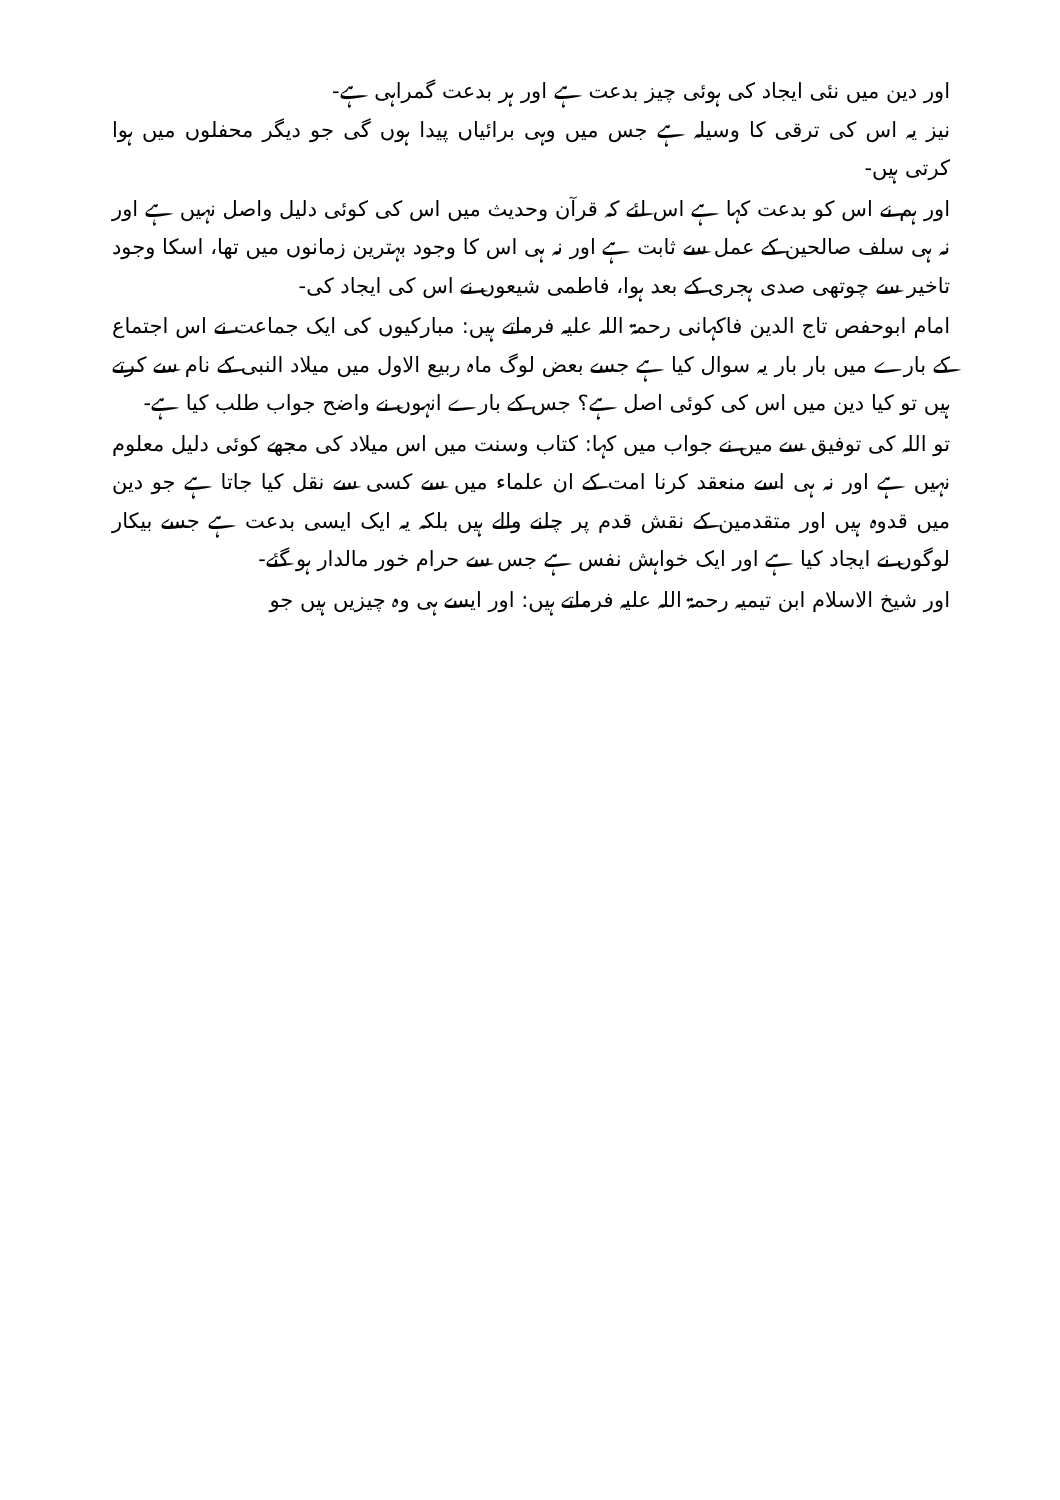اور دین میں نئی ایجاد کی ہوئی چیز بدعت ہے اور ہر بدعت گمراہی ہے-
نیز یہ اس کی ترقی کا وسیلہ ہے جس میں وہی برائیاں پیدا ہوں گی جو دیگر محفلوں میں ہوا کرتی ہیں-
اور ہم نے اس کو بدعت کہا ہے اس لئے کہ قرآن وحدیث میں اس کی کوئی دلیل واصل نہیں ہے اور نہ ہی سلف صالحین کے عمل سے ثابت ہے اور نہ ہی اس کا وجود بہترین زمانوں میں تھا، اسکا وجود تاخیر سے چوتھی صدی ہجری کے بعد ہوا، فاطمی شیعوں نے اس کی ایجاد کی-
امام ابوحفص تاج الدین فاکہانی رحمۃ اللہ علیہ فرماتے ہیں: مبارکیوں کی ایک جماعت نے اس اجتماع کے بارے میں بار بار یہ سوال کیا ہے جسے بعض لوگ ماہ ربیع الاول میں میلاد النبی کے نام سے کرتے ہیں تو کیا دین میں اس کی کوئی اصل ہے؟ جس کے بارے انہوں نے واضح جواب طلب کیا ہے-
تو اللہ کی توفیق سے میں نے جواب میں کہا: کتاب وسنت میں اس میلاد کی مجھے کوئی دلیل معلوم نہیں ہے اور نہ ہی اسے منعقد کرنا امت کے ان علماء میں سے کسی سے نقل کیا جاتا ہے جو دین میں قدوہ ہیں اور متقدمین کے نقش قدم پر چلنے والے ہیں بلکہ یہ ایک ایسی بدعت ہے جسے بیکار لوگوں نے ایجاد کیا ہے اور ایک خواہش نفس ہے جس سے حرام خور مالدار ہو گئے-
اور شیخ الاسلام ابن تیمیہ رحمۃ اللہ علیہ فرماتے ہیں: اور ایسے ہی وہ چیزیں ہیں جو